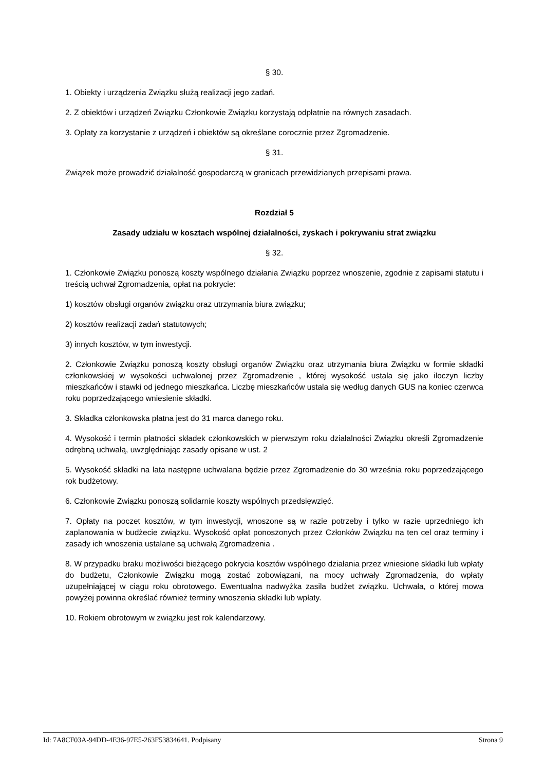§ 30.
1. Obiekty i urządzenia Związku służą realizacji jego zadań.
2. Z obiektów i urządzeń Związku Członkowie Związku korzystają odpłatnie na równych zasadach.
3. Opłaty za korzystanie z urządzeń i obiektów są określane corocznie przez Zgromadzenie.
§ 31.
Związek może prowadzić działalność gospodarczą w granicach przewidzianych przepisami prawa.
Rozdział 5
Zasady udziału w kosztach wspólnej działalności, zyskach i pokrywaniu strat związku
§ 32.
1. Członkowie Związku ponoszą koszty wspólnego działania Związku poprzez wnoszenie, zgodnie z zapisami statutu i treścią uchwał Zgromadzenia, opłat na pokrycie:
1) kosztów obsługi organów związku oraz utrzymania biura związku;
2) kosztów realizacji zadań statutowych;
3) innych kosztów, w tym inwestycji.
2. Członkowie Związku ponoszą koszty obsługi organów Związku oraz utrzymania biura Związku w formie składki członkowskiej w wysokości uchwalonej przez Zgromadzenie , której wysokość ustala się jako iloczyn liczby mieszkańców i stawki od jednego mieszkańca. Liczbę mieszkańców ustala się według danych GUS na koniec czerwca roku poprzedzającego wniesienie składki.
3. Składka członkowska płatna jest do 31 marca danego roku.
4. Wysokość i termin płatności składek członkowskich w pierwszym roku działalności Związku określi Zgromadzenie odrębną uchwałą, uwzględniając zasady opisane w ust. 2
5. Wysokość składki na lata następne uchwalana będzie przez Zgromadzenie do 30 września roku poprzedzającego rok budżetowy.
6. Członkowie Związku ponoszą solidarnie koszty wspólnych przedsięwzięć.
7. Opłaty na poczet kosztów, w tym inwestycji, wnoszone są w razie potrzeby i tylko w razie uprzedniego ich zaplanowania w budżecie związku. Wysokość opłat ponoszonych przez Członków Związku na ten cel oraz terminy i zasady ich wnoszenia ustalane są uchwałą Zgromadzenia .
8. W przypadku braku możliwości bieżącego pokrycia kosztów wspólnego działania przez wniesione składki lub wpłaty do budżetu, Członkowie Związku mogą zostać zobowiązani, na mocy uchwały Zgromadzenia, do wpłaty uzupełniającej w ciągu roku obrotowego. Ewentualna nadwyżka zasila budżet związku. Uchwała, o której mowa powyżej powinna określać również terminy wnoszenia składki lub wpłaty.
10. Rokiem obrotowym w związku jest rok kalendarzowy.
Id: 7A8CF03A-94DD-4E36-97E5-263F53834641. Podpisany Strona 9